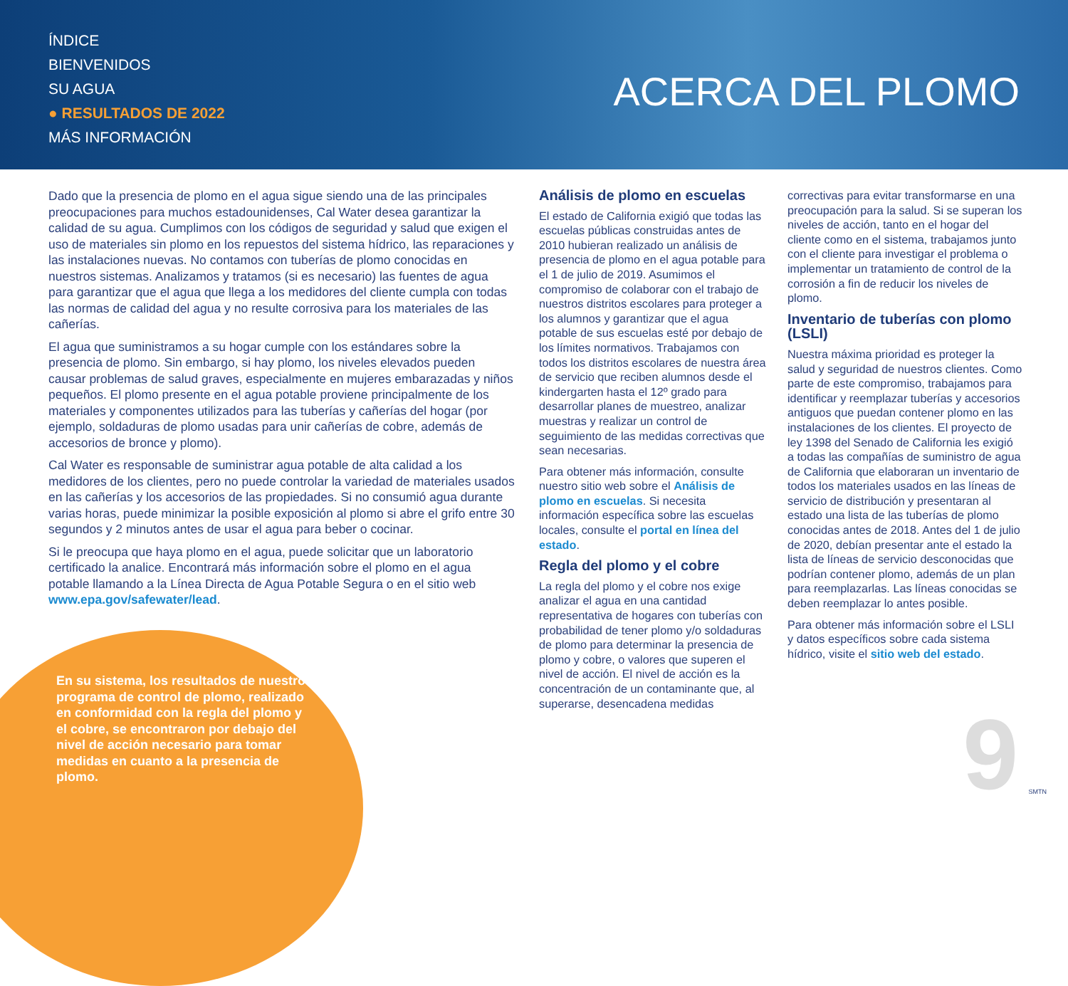ÍNDICE
BIENVENIDOS
SU AGUA
● RESULTADOS DE 2022
MÁS INFORMACIÓN
ACERCA DEL PLOMO
Dado que la presencia de plomo en el agua sigue siendo una de las principales preocupaciones para muchos estadounidenses, Cal Water desea garantizar la calidad de su agua. Cumplimos con los códigos de seguridad y salud que exigen el uso de materiales sin plomo en los repuestos del sistema hídrico, las reparaciones y las instalaciones nuevas. No contamos con tuberías de plomo conocidas en nuestros sistemas. Analizamos y tratamos (si es necesario) las fuentes de agua para garantizar que el agua que llega a los medidores del cliente cumpla con todas las normas de calidad del agua y no resulte corrosiva para los materiales de las cañerías.
El agua que suministramos a su hogar cumple con los estándares sobre la presencia de plomo. Sin embargo, si hay plomo, los niveles elevados pueden causar problemas de salud graves, especialmente en mujeres embarazadas y niños pequeños. El plomo presente en el agua potable proviene principalmente de los materiales y componentes utilizados para las tuberías y cañerías del hogar (por ejemplo, soldaduras de plomo usadas para unir cañerías de cobre, además de accesorios de bronce y plomo).
Cal Water es responsable de suministrar agua potable de alta calidad a los medidores de los clientes, pero no puede controlar la variedad de materiales usados en las cañerías y los accesorios de las propiedades. Si no consumió agua durante varias horas, puede minimizar la posible exposición al plomo si abre el grifo entre 30 segundos y 2 minutos antes de usar el agua para beber o cocinar.
Si le preocupa que haya plomo en el agua, puede solicitar que un laboratorio certificado la analice. Encontrará más información sobre el plomo en el agua potable llamando a la Línea Directa de Agua Potable Segura o en el sitio web www.epa.gov/safewater/lead.
Análisis de plomo en escuelas
El estado de California exigió que todas las escuelas públicas construidas antes de 2010 hubieran realizado un análisis de presencia de plomo en el agua potable para el 1 de julio de 2019. Asumimos el compromiso de colaborar con el trabajo de nuestros distritos escolares para proteger a los alumnos y garantizar que el agua potable de sus escuelas esté por debajo de los límites normativos. Trabajamos con todos los distritos escolares de nuestra área de servicio que reciben alumnos desde el kindergarten hasta el 12º grado para desarrollar planes de muestreo, analizar muestras y realizar un control de seguimiento de las medidas correctivas que sean necesarias.
Para obtener más información, consulte nuestro sitio web sobre el Análisis de plomo en escuelas. Si necesita información específica sobre las escuelas locales, consulte el portal en línea del estado.
Regla del plomo y el cobre
La regla del plomo y el cobre nos exige analizar el agua en una cantidad representativa de hogares con tuberías con probabilidad de tener plomo y/o soldaduras de plomo para determinar la presencia de plomo y cobre, o valores que superen el nivel de acción. El nivel de acción es la concentración de un contaminante que, al superarse, desencadena medidas
correctivas para evitar transformarse en una preocupación para la salud. Si se superan los niveles de acción, tanto en el hogar del cliente como en el sistema, trabajamos junto con el cliente para investigar el problema o implementar un tratamiento de control de la corrosión a fin de reducir los niveles de plomo.
Inventario de tuberías con plomo (LSLI)
Nuestra máxima prioridad es proteger la salud y seguridad de nuestros clientes. Como parte de este compromiso, trabajamos para identificar y reemplazar tuberías y accesorios antiguos que puedan contener plomo en las instalaciones de los clientes. El proyecto de ley 1398 del Senado de California les exigió a todas las compañías de suministro de agua de California que elaboraran un inventario de todos los materiales usados en las líneas de servicio de distribución y presentaran al estado una lista de las tuberías de plomo conocidas antes de 2018. Antes del 1 de julio de 2020, debían presentar ante el estado la lista de líneas de servicio desconocidas que podrían contener plomo, además de un plan para reemplazarlas. Las líneas conocidas se deben reemplazar lo antes posible.
Para obtener más información sobre el LSLI y datos específicos sobre cada sistema hídrico, visite el sitio web del estado.
En su sistema, los resultados de nuestro programa de control de plomo, realizado en conformidad con la regla del plomo y el cobre, se encontraron por debajo del nivel de acción necesario para tomar medidas en cuanto a la presencia de plomo.
9 SMTN